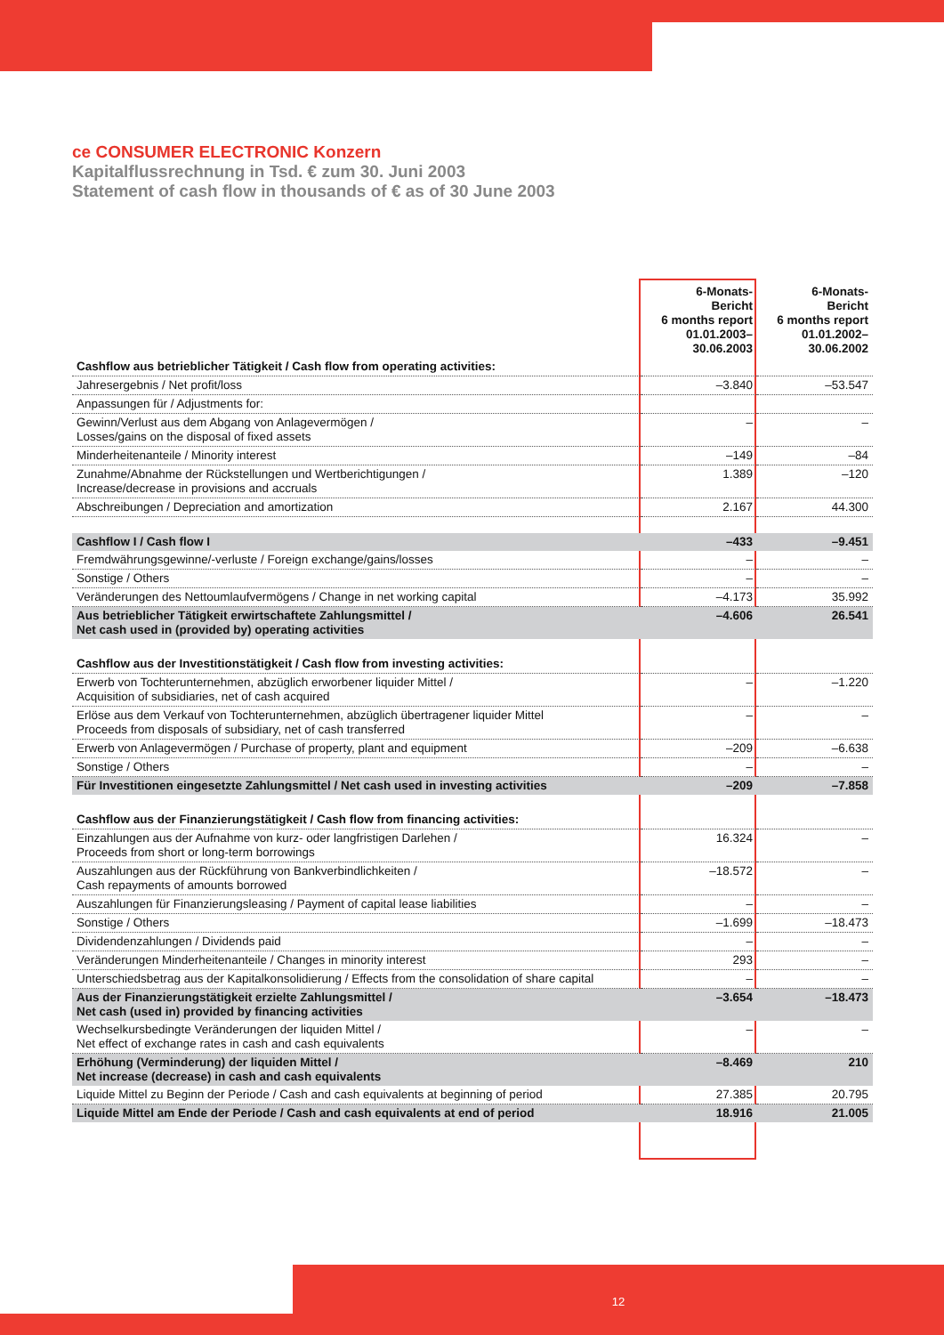ce CONSUMER ELECTRONIC Konzern
Kapitalflussrechnung in Tsd. € zum 30. Juni 2003
Statement of cash flow in thousands of € as of 30 June 2003
| | 6-Monats- Bericht 6 months report 01.01.2003– 30.06.2003 | 6-Monats- Bericht 6 months report 01.01.2002– 30.06.2002 |
| --- | --- | --- |
| Cashflow aus betrieblicher Tätigkeit / Cash flow from operating activities: | | |
| Jahresergebnis / Net profit/loss | –3.840 | –53.547 |
| Anpassungen für / Adjustments for: | | |
| Gewinn/Verlust aus dem Abgang von Anlagevermögen / Losses/gains on the disposal of fixed assets | – | – |
| Minderheitenanteile / Minority interest | –149 | –84 |
| Zunahme/Abnahme der Rückstellungen und Wertberichtigungen / Increase/decrease in provisions and accruals | 1.389 | –120 |
| Abschreibungen / Depreciation and amortization | 2.167 | 44.300 |
| Cashflow I / Cash flow I | –433 | –9.451 |
| Fremdwährungsgewinne/-verluste / Foreign exchange/gains/losses | – | – |
| Sonstige / Others | – | – |
| Veränderungen des Nettoumlaufvermögens / Change in net working capital | –4.173 | 35.992 |
| Aus betrieblicher Tätigkeit erwirtschaftete Zahlungsmittel / Net cash used in (provided by) operating activities | –4.606 | 26.541 |
| Cashflow aus der Investitionstätigkeit / Cash flow from investing activities: | | |
| Erwerb von Tochterunternehmen, abzüglich erworbener liquider Mittel / Acquisition of subsidiaries, net of cash acquired | – | –1.220 |
| Erlöse aus dem Verkauf von Tochterunternehmen, abzüglich übertragener liquider Mittel Proceeds from disposals of subsidiary, net of cash transferred | – | – |
| Erwerb von Anlagevermögen / Purchase of property, plant and equipment | –209 | –6.638 |
| Sonstige / Others | – | – |
| Für Investitionen eingesetzte Zahlungsmittel / Net cash used in investing activities | –209 | –7.858 |
| Cashflow aus der Finanzierungstätigkeit / Cash flow from financing activities: | | |
| Einzahlungen aus der Aufnahme von kurz- oder langfristigen Darlehen / Proceeds from short or long-term borrowings | 16.324 | – |
| Auszahlungen aus der Rückführung von Bankverbindlichkeiten / Cash repayments of amounts borrowed | –18.572 | – |
| Auszahlungen für Finanzierungsleasing / Payment of capital lease liabilities | – | – |
| Sonstige / Others | –1.699 | –18.473 |
| Dividendenzahlungen / Dividends paid | – | – |
| Veränderungen Minderheitenanteile / Changes in minority interest | 293 | – |
| Unterschiedsbetrag aus der Kapitalkonsolidierung / Effects from the consolidation of share capital | – | – |
| Aus der Finanzierungstätigkeit erzielte Zahlungsmittel / Net cash (used in) provided by financing activities | –3.654 | –18.473 |
| Wechselkursbedingte Veränderungen der liquiden Mittel / Net effect of exchange rates in cash and cash equivalents | – | – |
| Erhöhung (Verminderung) der liquiden Mittel / Net increase (decrease) in cash and cash equivalents | –8.469 | 210 |
| Liquide Mittel zu Beginn der Periode / Cash and cash equivalents at beginning of period | 27.385 | 20.795 |
| Liquide Mittel am Ende der Periode / Cash and cash equivalents at end of period | 18.916 | 21.005 |
12